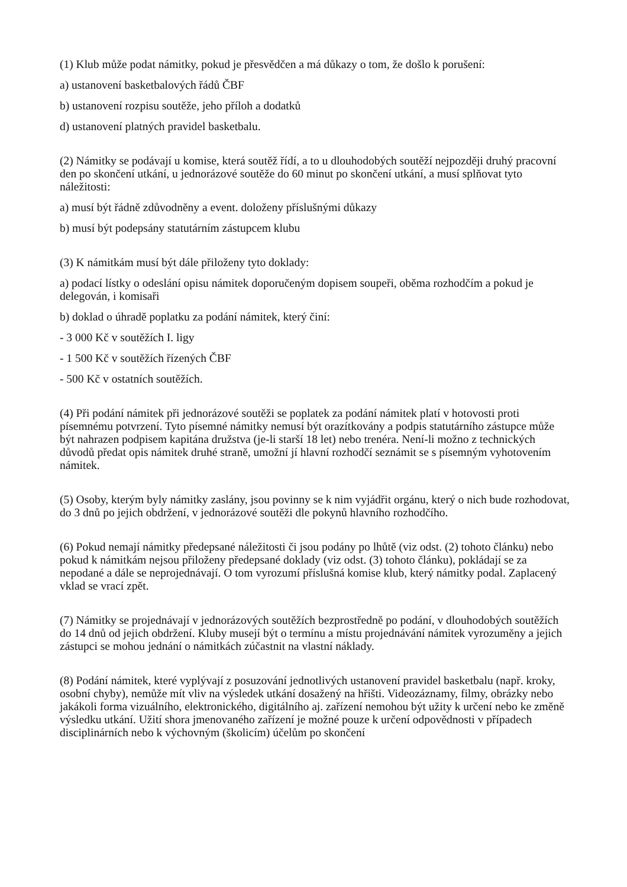(1) Klub může podat námitky, pokud je přesvědčen a má důkazy o tom, že došlo k porušení:
a) ustanovení basketbalových řádů ČBF
b) ustanovení rozpisu soutěže, jeho příloh a dodatků
d) ustanovení platných pravidel basketbalu.
(2) Námitky se podávají u komise, která soutěž řídí, a to u dlouhodobých soutěží nejpozději druhý pracovní den po skončení utkání, u jednorázové soutěže do 60 minut po skončení utkání, a musí splňovat tyto náležitosti:
a) musí být řádně zdůvodněny a event. doloženy příslušnými důkazy
b) musí být podepsány statutárním zástupcem klubu
(3) K námitkám musí být dále přiloženy tyto doklady:
a) podací lístky o odeslání opisu námitek doporučeným dopisem soupeři, oběma rozhodčím a pokud je delegován, i komisaři
b) doklad o úhradě poplatku za podání námitek, který činí:
- 3 000 Kč v soutěžích I. ligy
- 1 500 Kč v soutěžích řízených ČBF
- 500 Kč v ostatních soutěžích.
(4) Při podání námitek při jednorázové soutěži se poplatek za podání námitek platí v hotovosti proti písemnému potvrzení. Tyto písemné námitky nemusí být orazítkovány a podpis statutárního zástupce může být nahrazen podpisem kapitána družstva (je-li starší 18 let) nebo trenéra. Není-li možno z technických důvodů předat opis námitek druhé straně, umožní jí hlavní rozhodčí seznámit se s písemným vyhotovením námitek.
(5) Osoby, kterým byly námitky zaslány, jsou povinny se k nim vyjádřit orgánu, který o nich bude rozhodovat, do 3 dnů po jejich obdržení, v jednorázové soutěži dle pokynů hlavního rozhodčího.
(6) Pokud nemají námitky předepsané náležitosti či jsou podány po lhůtě (viz odst. (2) tohoto článku) nebo pokud k námitkám nejsou přiloženy předepsané doklady (viz odst. (3) tohoto článku), pokládají se za nepodané a dále se neprojednávají. O tom vyrozumí příslušná komise klub, který námitky podal. Zaplacený vklad se vrací zpět.
(7) Námitky se projednávají v jednorázových soutěžích bezprostředně po podání, v dlouhodobých soutěžích do 14 dnů od jejich obdržení. Kluby musejí být o termínu a místu projednávání námitek vyrozuměny a jejich zástupci se mohou jednání o námitkách zúčastnit na vlastní náklady.
(8) Podání námitek, které vyplývají z posuzování jednotlivých ustanovení pravidel basketbalu (např. kroky, osobní chyby), nemůže mít vliv na výsledek utkání dosažený na hřišti. Videozáznamy, filmy, obrázky nebo jakákoli forma vizuálního, elektronického, digitálního aj. zařízení nemohou být užity k určení nebo ke změně výsledku utkání. Užití shora jmenovaného zařízení je možné pouze k určení odpovědnosti v případech disciplinárních nebo k výchovným (školicím) účelům po skončení